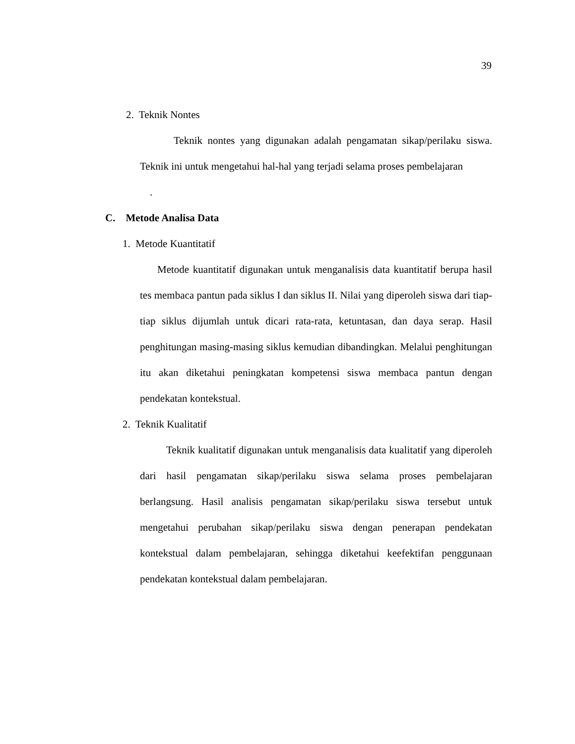39
2. Teknik Nontes
Teknik nontes yang digunakan adalah pengamatan sikap/perilaku siswa. Teknik ini untuk mengetahui hal-hal yang terjadi selama proses pembelajaran
.
C. Metode Analisa Data
1. Metode Kuantitatif
Metode kuantitatif digunakan untuk menganalisis data kuantitatif berupa hasil tes membaca pantun pada siklus I dan siklus II. Nilai yang diperoleh siswa dari tiap-tiap siklus dijumlah untuk dicari rata-rata, ketuntasan, dan daya serap. Hasil penghitungan masing-masing siklus kemudian dibandingkan. Melalui penghitungan itu akan diketahui peningkatan kompetensi siswa membaca pantun dengan pendekatan kontekstual.
2. Teknik Kualitatif
Teknik kualitatif digunakan untuk menganalisis data kualitatif yang diperoleh dari hasil pengamatan sikap/perilaku siswa selama proses pembelajaran berlangsung. Hasil analisis pengamatan sikap/perilaku siswa tersebut untuk mengetahui perubahan sikap/perilaku siswa dengan penerapan pendekatan kontekstual dalam pembelajaran, sehingga diketahui keefektifan penggunaan pendekatan kontekstual dalam pembelajaran.